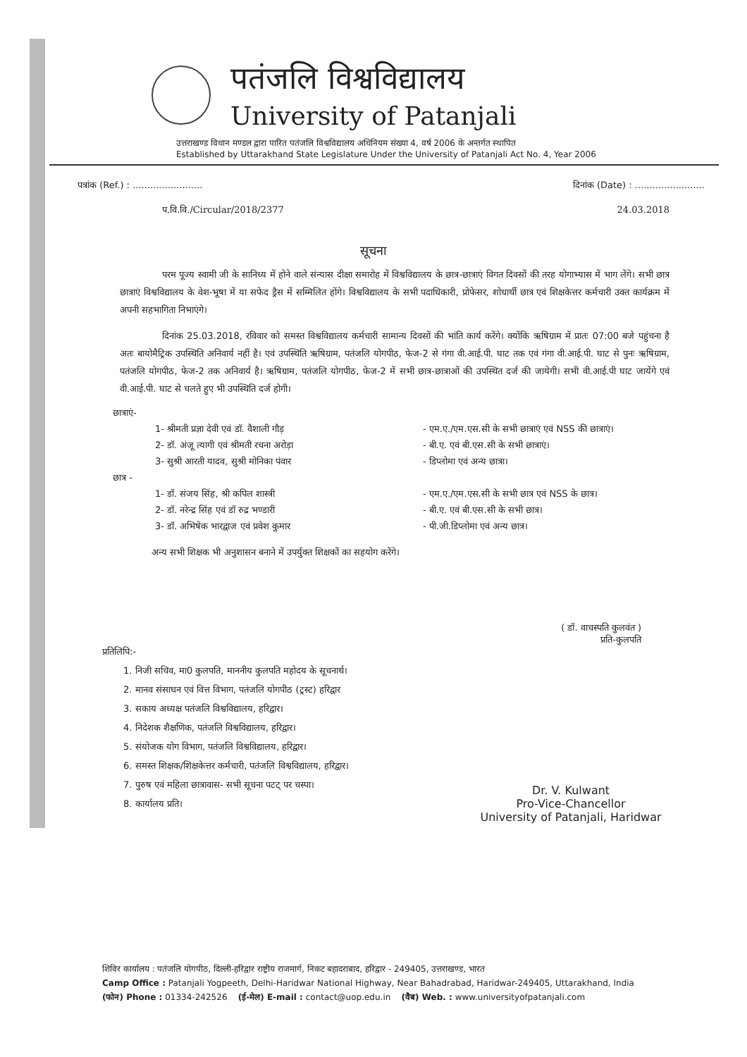पतंजलि विश्वविद्यालय
University of Patanjali
उत्तराखण्ड विधान मण्डल द्वारा पारित पतंजलि विश्वविद्यालय अधिनियम संख्या 4, वर्ष 2006 के अन्तर्गत स्थापित
Established by Uttarakhand State Legislature Under the University of Patanjali Act No. 4, Year 2006
पत्रांक (Ref.) : ........................ दिनांक (Date) : ........................
प.वि.वि./Circular/2018/2377 24.03.2018
सूचना
परम पूज्य स्वामी जी के सानिध्य में होने वाले संन्यास दीक्षा समारोह में विश्वविद्यालय के छात्र-छात्राएं विगत दिवसों की तरह योगाभ्यास में भाग लेंगे। सभी छात्र छात्राएं विश्वविद्यालय के वेश-भूषा में या सफेद ड्रैस में सम्मिलित होंगे। विश्वविद्यालय के सभी पदाधिकारी, प्रोफेसर, शोधार्थी छात्र एवं शिक्षकेत्तर कर्मचारी उक्त कार्यक्रम में अपनी सहभागिता निभाएंगे।
दिनांक 25.03.2018, रविवार को समस्त विश्वविद्यालय कर्मचारी सामान्य दिवसों की भांति कार्य करेंगे। क्योंकि ऋषिग्राम में प्रातः 07:00 बजे पहुंचना है अतः बायोमैट्रिक उपस्थिति अनिवार्य नहीं है। एवं उपस्थिति ऋषिग्राम, पतंजलि योगपीठ, फेज-2 से गंगा वी.आई.पी. घाट तक एवं गंगा वी.आई.पी. घाट से पुनः ऋषिग्राम, पतंजलि योगपीठ, फेज-2 तक अनिवार्य है। ऋषिग्राम, पतंजलि योगपीठ, फेज-2 में सभी छात्र-छात्राओं की उपस्थित दर्ज की जायेगी। सभी वी.आई.पी घाट जायेंगे एवं वी.आई.पी. घाट से चलते हुए भी उपस्थिति दर्ज होगी।
छात्राएं-
1- श्रीमती प्रज्ञा देवी एवं डॉ. वैशाली गौड़ - एम.ए./एम.एस.सी के सभी छात्राएं एवं NSS की छात्राएं।
2- डॉ. अंजू त्यागी एवं श्रीमती रचना अरोड़ा - बी.ए. एवं बी.एस.सी के सभी छात्राएं।
3- सुश्री आरती यादव, सुश्री मोनिका पंवार - डिप्लोमा एवं अन्य छात्रा।
छात्र -
1- डॉ. संजय सिंह, श्री कपिल शास्त्री - एम.ए./एम.एस.सी के सभी छात्र एवं NSS के छात्र।
2- डॉ. नरेन्द्र सिंह एवं डॉ रुद्र भण्डारी - बी.ए. एवं बी.एस.सी के सभी छात्र।
3- डॉ. अभिषेक भारद्वाज एवं प्रवेश कुमार - पी.जी.डिप्लोमा एवं अन्य छात्र।
अन्य सभी शिक्षक भी अनुशासन बनाने में उपर्युक्त शिक्षकों का सहयोग करेंगे।
( डॉ. वाचस्पति कुलवंत )
प्रति-कुलपति
प्रतिलिपि:-
1. निजी सचिव, मा0 कुलपति, माननीय कुलपति महोदय के सूचनार्थ।
2. मानव संसाधन एवं वित्त विभाग, पतंजलि योगपीठ (ट्रस्ट) हरिद्वार
3. सकाय अध्यक्ष पतंजलि विश्वविद्यालय, हरिद्वार।
4. निदेशक शैक्षणिक, पतंजलि विश्वविद्यालय, हरिद्वार।
5. संयोजक योग विभाग, पतंजलि विश्वविद्यालय, हरिद्वार।
6. समस्त शिक्षक/शिक्षकेत्तर कर्मचारी, पतंजलि विश्वविद्यालय, हरिद्वार।
7. पुरुष एवं महिला छात्रावास- सभी सूचना पटट् पर चस्पा।
8. कार्यालय प्रति।
Dr. V. Kulwant
Pro-Vice-Chancellor
University of Patanjali, Haridwar
शिविर कार्यालय : पतंजलि योगपीठ, दिल्ली-हरिद्वार राष्ट्रीय राजमार्ग, निकट बहादराबाद, हरिद्वार - 249405, उत्तराखण्ड, भारत
Camp Office : Patanjali Yogpeeth, Delhi-Haridwar National Highway, Near Bahadrabad, Haridwar-249405, Uttarakhand, India
(फोन) Phone : 01334-242526 (ई-मेल) E-mail : contact@uop.edu.in (वैब) Web. : www.universityofpatanjali.com